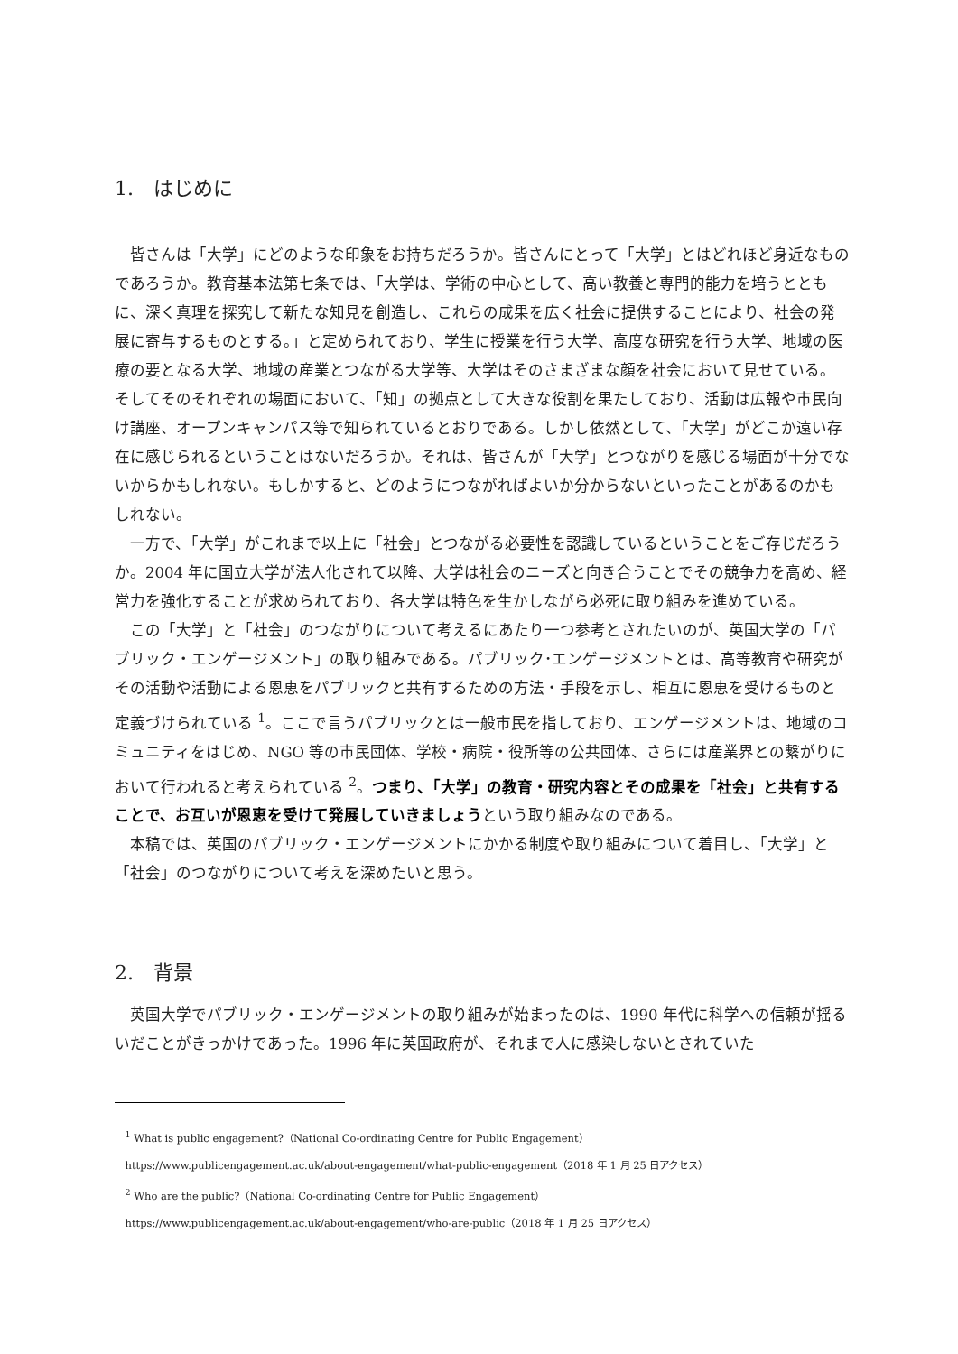1.　はじめに
皆さんは「大学」にどのような印象をお持ちだろうか。皆さんにとって「大学」とはどれほど身近なものであろうか。教育基本法第七条では、「大学は、学術の中心として、高い教養と専門的能力を培うとともに、深く真理を探究して新たな知見を創造し、これらの成果を広く社会に提供することにより、社会の発展に寄与するものとする。」と定められており、学生に授業を行う大学、高度な研究を行う大学、地域の医療の要となる大学、地域の産業とつながる大学等、大学はそのさまざまな顔を社会において見せている。そしてそのそれぞれの場面において、「知」の拠点として大きな役割を果たしており、活動は広報や市民向け講座、オープンキャンパス等で知られているとおりである。しかし依然として、「大学」がどこか遠い存在に感じられるということはないだろうか。それは、皆さんが「大学」とつながりを感じる場面が十分でないからかもしれない。もしかすると、どのようにつながればよいか分からないといったことがあるのかもしれない。
一方で、「大学」がこれまで以上に「社会」とつながる必要性を認識しているということをご存じだろうか。2004 年に国立大学が法人化されて以降、大学は社会のニーズと向き合うことでその競争力を高め、経営力を強化することが求められており、各大学は特色を生かしながら必死に取り組みを進めている。
この「大学」と「社会」のつながりについて考えるにあたり一つ参考とされたいのが、英国大学の「パブリック・エンゲージメント」の取り組みである。パブリック･エンゲージメントとは、高等教育や研究がその活動や活動による恩恵をパブリックと共有するための方法・手段を示し、相互に恩恵を受けるものと定義づけられている <sup>1</sup>。ここで言うパブリックとは一般市民を指しており、エンゲージメントは、地域のコミュニティをはじめ、NGO 等の市民団体、学校・病院・役所等の公共団体、さらには産業界との繋がりにおいて行われると考えられている <sup>2</sup>。つまり、「大学」の教育・研究内容とその成果を「社会」と共有することで、お互いが恩恵を受けて発展していきましょうという取り組みなのである。
本稿では、英国のパブリック・エンゲージメントにかかる制度や取り組みについて着目し、「大学」と「社会」のつながりについて考えを深めたいと思う。
2.　背景
英国大学でパブリック・エンゲージメントの取り組みが始まったのは、1990 年代に科学への信頼が揺るいだことがきっかけであった。1996 年に英国政府が、それまで人に感染しないとされていた
<sup>1</sup> What is public engagement?（National Co-ordinating Centre for Public Engagement）
https://www.publicengagement.ac.uk/about-engagement/what-public-engagement（2018 年 1 月 25 日アクセス）
<sup>2</sup> Who are the public?（National Co-ordinating Centre for Public Engagement）
https://www.publicengagement.ac.uk/about-engagement/who-are-public（2018 年 1 月 25 日アクセス）